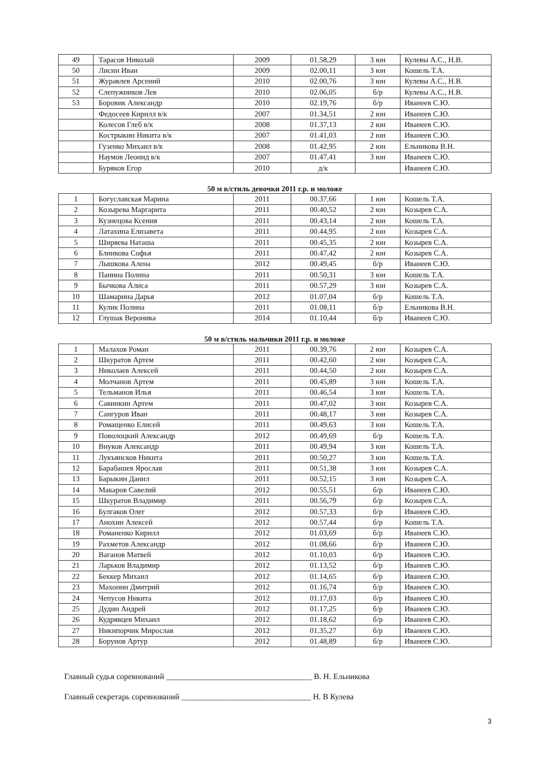| 49 | Тарасов Николай | 2009 | 01.58,29 | 3 юн | Кулевы А.С., Н.В. |
| 50 | Лисин Иван | 2009 | 02.00,11 | 3 юн | Кошель Т.А. |
| 51 | Журавлев Арсений | 2010 | 02.00,76 | 3 юн | Кулевы А.С., Н.В. |
| 52 | Слепужников Лев | 2010 | 02.06,05 | б/р | Кулевы А.С., Н.В. |
| 53 | Боровик Александр | 2010 | 02.19,76 | б/р | Иванеев С.Ю. |
| | Федосеев Кирилл в/к | 2007 | 01.34,51 | 2 юн | Иванеев С.Ю. |
| | Колесов Глеб в/к | 2008 | 01.37,13 | 2 юн | Иванеев С.Ю. |
| | Кострыкин Никита в/к | 2007 | 01.41,03 | 2 юн | Иванеев С.Ю. |
| | Гузенко Михаил в/к | 2008 | 01.42,95 | 2 юн | Ельникова В.Н. |
| | Наумов Леонид в/к | 2007 | 01.47,41 | 3 юн | Иванеев С.Ю. |
| | Буряков Егор | 2010 | д/к | | Иванеев С.Ю. |
50 м в/стиль девочки 2011 г.р. и моложе
| 1 | Богуславская Марина | 2011 | 00.37,66 | 1 юн | Кошель Т.А. |
| 2 | Козырева Маргарита | 2011 | 00.40,52 | 2 юн | Козырев С.А. |
| 3 | Кузнецова Ксения | 2011 | 00.43,14 | 2 юн | Кошель Т.А. |
| 4 | Латахина Елизавета | 2011 | 00.44,95 | 2 юн | Козырев С.А. |
| 5 | Ширяева Наташа | 2011 | 00.45,35 | 2 юн | Козырев С.А. |
| 6 | Блинкова Софья | 2011 | 00.47,42 | 2 юн | Козырев С.А. |
| 7 | Лышкова Алена | 2012 | 00.49,45 | б/р | Иванеев С.Ю. |
| 8 | Панина Полина | 2011 | 00.50,31 | 3 юн | Кошель Т.А. |
| 9 | Бычкова Алиса | 2011 | 00.57,29 | 3 юн | Козырев С.А. |
| 10 | Шамарина Дарья | 2012 | 01.07,04 | б/р | Кошель Т.А. |
| 11 | Кулик Полина | 2011 | 01.08,11 | б/р | Ельникова В.Н. |
| 12 | Глушак Вероника | 2014 | 01.10,44 | б/р | Иванеев С.Ю. |
50 м в/стиль мальчики 2011 г.р. и моложе
| 1 | Малахов Роман | 2011 | 00.39,76 | 2 юн | Козырев С.А. |
| 2 | Шкуратов Артем | 2011 | 00.42,60 | 2 юн | Козырев С.А. |
| 3 | Николаев Алексей | 2011 | 00.44,50 | 2 юн | Козырев С.А. |
| 4 | Молчанов Артем | 2011 | 00.45,89 | 3 юн | Кошель Т.А. |
| 5 | Тельманов Илья | 2011 | 00.46,54 | 3 юн | Кошель Т.А. |
| 6 | Савинкин Артем | 2011 | 00.47,02 | 3 юн | Козырев С.А. |
| 7 | Сангуров Иван | 2011 | 00.48,17 | 3 юн | Козырев С.А. |
| 8 | Ромащенко Елисей | 2011 | 00.49,63 | 3 юн | Кошель Т.А. |
| 9 | Поволоцкий Александр | 2012 | 00.49,69 | б/р | Кошель Т.А. |
| 10 | Внуков Александр | 2011 | 00.49,94 | 3 юн | Кошель Т.А. |
| 11 | Лукъянсков Никита | 2011 | 00.50,27 | 3 юн | Кошель Т.А. |
| 12 | Барабашев Ярослав | 2011 | 00.51,38 | 3 юн | Козырев С.А. |
| 13 | Барыкин Данил | 2011 | 00.52,15 | 3 юн | Козырев С.А. |
| 14 | Макаров Савелий | 2012 | 00.55,51 | б/р | Иванеев С.Ю. |
| 15 | Шкуратов Владимир | 2011 | 00.56,79 | б/р | Козырев С.А. |
| 16 | Булгаков Олег | 2012 | 00.57,33 | б/р | Иванеев С.Ю. |
| 17 | Анохин Алексей | 2012 | 00.57,44 | б/р | Кошель Т.А. |
| 18 | Романенко Кирилл | 2012 | 01.03,69 | б/р | Иванеев С.Ю. |
| 19 | Рахметов Александр | 2012 | 01.08,66 | б/р | Иванеев С.Ю. |
| 20 | Ваганов Матвей | 2012 | 01.10,03 | б/р | Иванеев С.Ю. |
| 21 | Ларьков Владимир | 2012 | 01.13,52 | б/р | Иванеев С.Ю. |
| 22 | Беккер Михаил | 2012 | 01.14,65 | б/р | Иванеев С.Ю. |
| 23 | Махонин Дмитрий | 2012 | 01.16,74 | б/р | Иванеев С.Ю. |
| 24 | Чепусов Никита | 2012 | 01.17,03 | б/р | Иванеев С.Ю. |
| 25 | Дудин Андрей | 2012 | 01.17,25 | б/р | Иванеев С.Ю. |
| 26 | Кудрявцев Михаил | 2012 | 01.18,62 | б/р | Иванеев С.Ю. |
| 27 | Никипорчик Мирослав | 2012 | 01.35,27 | б/р | Иванеев С.Ю. |
| 28 | Борунов Артур | 2012 | 01.48,89 | б/р | Иванеев С.Ю. |
Главный судья соревнований ____________________________________ В. Н. Ельникова
Главный секретарь соревнований ________________________________ Н. В Кулева
3